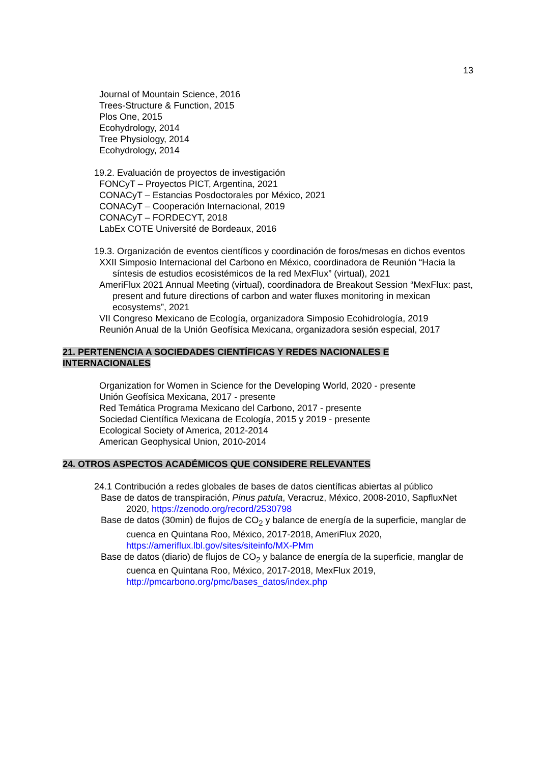13
Journal of Mountain Science, 2016
Trees-Structure & Function, 2015
Plos One, 2015
Ecohydrology, 2014
Tree Physiology, 2014
Ecohydrology, 2014
19.2. Evaluación de proyectos de investigación
FONCyT – Proyectos PICT, Argentina, 2021
CONACyT – Estancias Posdoctorales por México, 2021
CONACyT – Cooperación Internacional, 2019
CONACyT – FORDECYT, 2018
LabEx COTE Université de Bordeaux, 2016
19.3. Organización de eventos científicos y coordinación de foros/mesas en dichos eventos
XXII Simposio Internacional del Carbono en México, coordinadora de Reunión “Hacia la síntesis de estudios ecosistémicos de la red MexFlux” (virtual), 2021
AmeriFlux 2021 Annual Meeting (virtual), coordinadora de Breakout Session “MexFlux: past, present and future directions of carbon and water fluxes monitoring in mexican ecosystems”, 2021
VII Congreso Mexicano de Ecología, organizadora Simposio Ecohidrología, 2019
Reunión Anual de la Unión Geofísica Mexicana, organizadora sesión especial, 2017
21. PERTENENCIA A SOCIEDADES CIENTÍFICAS Y REDES NACIONALES E
INTERNACIONALES
Organization for Women in Science for the Developing World, 2020 - presente
Unión Geofísica Mexicana, 2017 - presente
Red Temática Programa Mexicano del Carbono, 2017 - presente
Sociedad Científica Mexicana de Ecología, 2015 y 2019 - presente
Ecological Society of America, 2012-2014
American Geophysical Union, 2010-2014
24. OTROS ASPECTOS ACADÉMICOS QUE CONSIDERE RELEVANTES
24.1 Contribución a redes globales de bases de datos científicas abiertas al público
Base de datos de transpiración, Pinus patula, Veracruz, México, 2008-2010, SapfluxNet 2020, https://zenodo.org/record/2530798
Base de datos (30min) de flujos de CO<sub>2</sub> y balance de energía de la superficie, manglar de cuenca en Quintana Roo, México, 2017-2018, AmeriFlux 2020, https://ameriflux.lbl.gov/sites/siteinfo/MX-PMm
Base de datos (diario) de flujos de CO<sub>2</sub> y balance de energía de la superficie, manglar de cuenca en Quintana Roo, México, 2017-2018, MexFlux 2019, http://pmcarbono.org/pmc/bases_datos/index.php